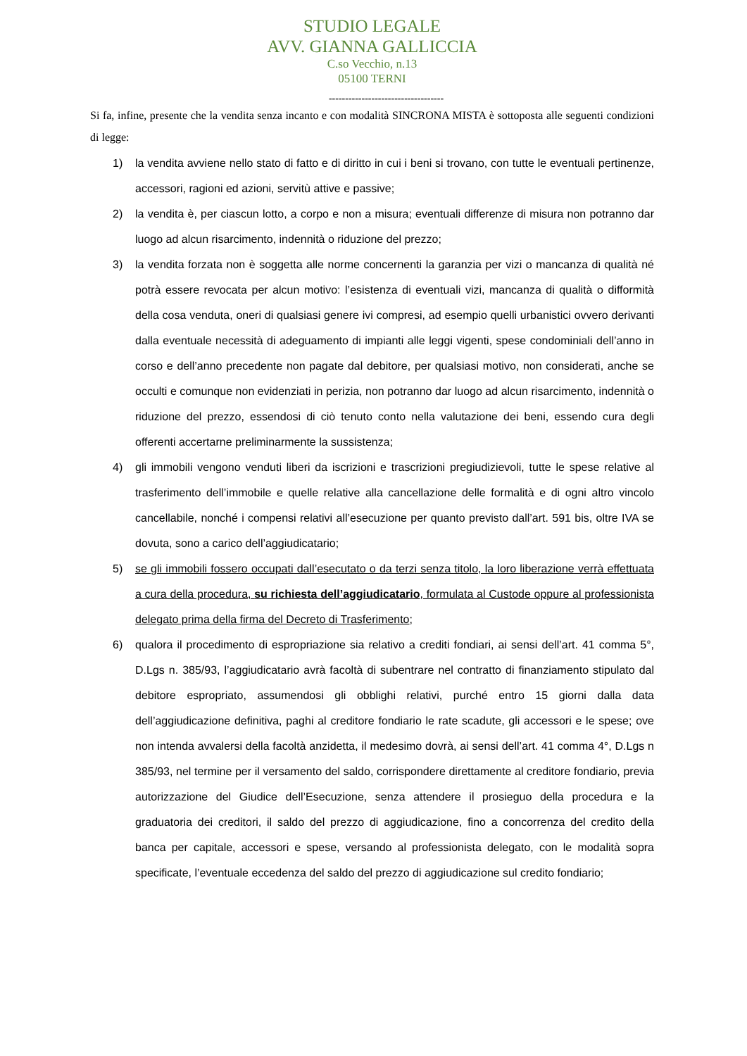STUDIO LEGALE
AVV. GIANNA GALLICCIA
C.so Vecchio, n.13
05100 TERNI
-----------------------------------
Si fa, infine, presente che la vendita senza incanto e con modalità SINCRONA MISTA è sottoposta alle seguenti condizioni di legge:
1) la vendita avviene nello stato di fatto e di diritto in cui i beni si trovano, con tutte le eventuali pertinenze, accessori, ragioni ed azioni, servitù attive e passive;
2) la vendita è, per ciascun lotto, a corpo e non a misura; eventuali differenze di misura non potranno dar luogo ad alcun risarcimento, indennità o riduzione del prezzo;
3) la vendita forzata non è soggetta alle norme concernenti la garanzia per vizi o mancanza di qualità né potrà essere revocata per alcun motivo: l’esistenza di eventuali vizi, mancanza di qualità o difformità della cosa venduta, oneri di qualsiasi genere ivi compresi, ad esempio quelli urbanistici ovvero derivanti dalla eventuale necessità di adeguamento di impianti alle leggi vigenti, spese condominiali dell’anno in corso e dell’anno precedente non pagate dal debitore, per qualsiasi motivo, non considerati, anche se occulti e comunque non evidenziati in perizia, non potranno dar luogo ad alcun risarcimento, indennità o riduzione del prezzo, essendosi di ciò tenuto conto nella valutazione dei beni, essendo cura degli offerenti accertarne preliminarmente la sussistenza;
4) gli immobili vengono venduti liberi da iscrizioni e trascrizioni pregiudizievoli, tutte le spese relative al trasferimento dell’immobile e quelle relative alla cancellazione delle formalità e di ogni altro vincolo cancellabile, nonché i compensi relativi all’esecuzione per quanto previsto dall’art. 591 bis, oltre IVA se dovuta, sono a carico dell’aggiudicatario;
5) se gli immobili fossero occupati dall’esecutato o da terzi senza titolo, la loro liberazione verrà effettuata a cura della procedura, su richiesta dell’aggiudicatario, formulata al Custode oppure al professionista delegato prima della firma del Decreto di Trasferimento;
6) qualora il procedimento di espropriazione sia relativo a crediti fondiari, ai sensi dell’art. 41 comma 5°, D.Lgs n. 385/93, l’aggiudicatario avrà facoltà di subentrare nel contratto di finanziamento stipulato dal debitore espropriato, assumendosi gli obblighi relativi, purché entro 15 giorni dalla data dell’aggiudicazione definitiva, paghi al creditore fondiario le rate scadute, gli accessori e le spese; ove non intenda avvalersi della facoltà anzidetta, il medesimo dovrà, ai sensi dell’art. 41 comma 4°, D.Lgs n 385/93, nel termine per il versamento del saldo, corrispondere direttamente al creditore fondiario, previa autorizzazione del Giudice dell’Esecuzione, senza attendere il prosieguo della procedura e la graduatoria dei creditori, il saldo del prezzo di aggiudicazione, fino a concorrenza del credito della banca per capitale, accessori e spese, versando al professionista delegato, con le modalità sopra specificate, l’eventuale eccedenza del saldo del prezzo di aggiudicazione sul credito fondiario;